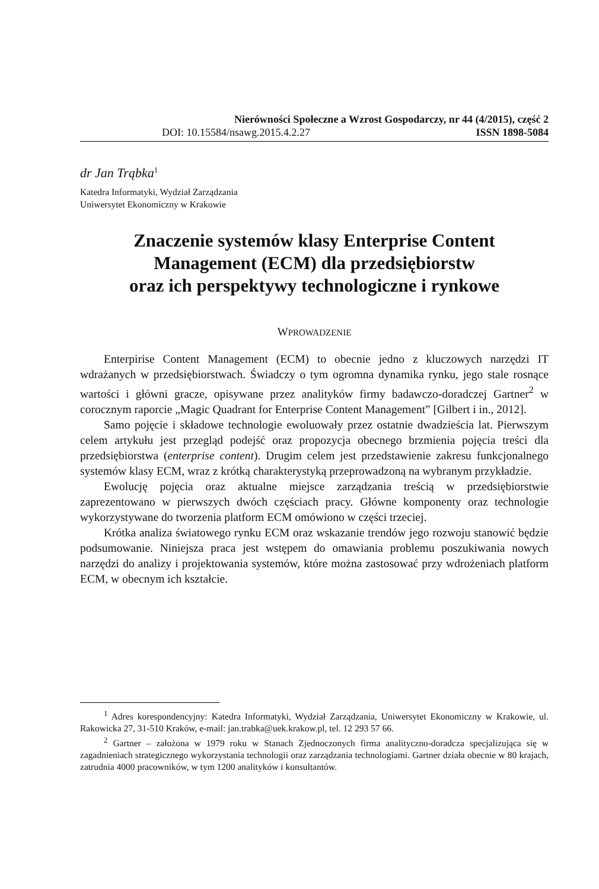Nierówności Społeczne a Wzrost Gospodarczy, nr 44 (4/2015), część 2
DOI: 10.15584/nsawg.2015.4.2.27 ISSN 1898-5084
dr Jan Trąbka<sup>1</sup>
Katedra Informatyki, Wydział Zarządzania
Uniwersytet Ekonomiczny w Krakowie
Znaczenie systemów klasy Enterprise Content Management (ECM) dla przedsiębiorstw
oraz ich perspektywy technologiczne i rynkowe
WPROWADZENIE
Enterpirise Content Management (ECM) to obecnie jedno z kluczowych narzędzi IT wdrażanych w przedsiębiorstwach. Świadczy o tym ogromna dynamika rynku, jego stale rosnące wartości i główni gracze, opisywane przez analityków firmy badawczo-doradczej Gartner<sup>2</sup> w corocznym raporcie „Magic Quadrant for Enterprise Content Management” [Gilbert i in., 2012].
Samo pojęcie i składowe technologie ewoluowały przez ostatnie dwadzieścia lat. Pierwszym celem artykułu jest przegląd podejść oraz propozycja obecnego brzmienia pojęcia treści dla przedsiębiorstwa (enterprise content). Drugim celem jest przedstawienie zakresu funkcjonalnego systemów klasy ECM, wraz z krótką charakterystyką przeprowadzoną na wybranym przykładzie.
Ewolucję pojęcia oraz aktualne miejsce zarządzania treścią w przedsiębiorstwie zaprezentowano w pierwszych dwóch częściach pracy. Główne komponenty oraz technologie wykorzystywane do tworzenia platform ECM omówiono w części trzeciej.
Krótka analiza światowego rynku ECM oraz wskazanie trendów jego rozwoju stanowić będzie podsumowanie. Niniejsza praca jest wstępem do omawiania problemu poszukiwania nowych narzędzi do analizy i projektowania systemów, które można zastosować przy wdrożeniach platform ECM, w obecnym ich kształcie.
<sup>1</sup> Adres korespondencyjny: Katedra Informatyki, Wydział Zarządzania, Uniwersytet Ekonomiczny w Krakowie, ul. Rakowicka 27, 31-510 Kraków, e-mail: jan.trabka@uek.krakow.pl, tel. 12 293 57 66.
<sup>2</sup> Gartner – założona w 1979 roku w Stanach Zjednoczonych firma analityczno-doradcza specjalizująca się w zagadnieniach strategicznego wykorzystania technologii oraz zarządzania technologiami. Gartner działa obecnie w 80 krajach, zatrudnia 4000 pracowników, w tym 1200 analityków i konsultantów.